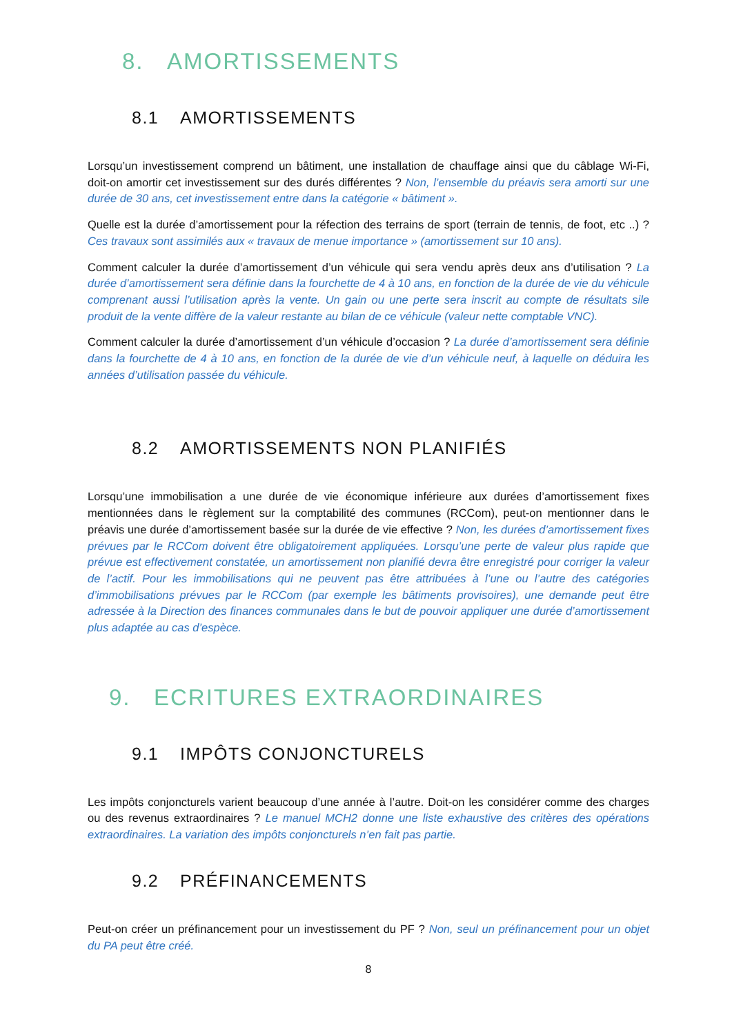8. AMORTISSEMENTS
8.1 AMORTISSEMENTS
Lorsqu’un investissement comprend un bâtiment, une installation de chauffage ainsi que du câblage Wi-Fi, doit-on amortir cet investissement sur des durés différentes ? Non, l’ensemble du préavis sera amorti sur une durée de 30 ans, cet investissement entre dans la catégorie « bâtiment ».
Quelle est la durée d’amortissement pour la réfection des terrains de sport (terrain de tennis, de foot, etc ..) ? Ces travaux sont assimilés aux « travaux de menue importance » (amortissement sur 10 ans).
Comment calculer la durée d’amortissement d’un véhicule qui sera vendu après deux ans d’utilisation ? La durée d’amortissement sera définie dans la fourchette de 4 à 10 ans, en fonction de la durée de vie du véhicule comprenant aussi l’utilisation après la vente. Un gain ou une perte sera inscrit au compte de résultats sile produit de la vente diffère de la valeur restante au bilan de ce véhicule (valeur nette comptable VNC).
Comment calculer la durée d’amortissement d’un véhicule d’occasion ? La durée d’amortissement sera définie dans la fourchette de 4 à 10 ans, en fonction de la durée de vie d’un véhicule neuf, à laquelle on déduira les années d’utilisation passée du véhicule.
8.2 AMORTISSEMENTS NON PLANIFIÉS
Lorsqu’une immobilisation a une durée de vie économique inférieure aux durées d’amortissement fixes mentionnées dans le règlement sur la comptabilité des communes (RCCom), peut-on mentionner dans le préavis une durée d’amortissement basée sur la durée de vie effective ? Non, les durées d’amortissement fixes prévues par le RCCom doivent être obligatoirement appliquées. Lorsqu’une perte de valeur plus rapide que prévue est effectivement constatée, un amortissement non planifié devra être enregistré pour corriger la valeur de l’actif. Pour les immobilisations qui ne peuvent pas être attribuées à l’une ou l’autre des catégories d’immobilisations prévues par le RCCom (par exemple les bâtiments provisoires), une demande peut être adressée à la Direction des finances communales dans le but de pouvoir appliquer une durée d’amortissement plus adaptée au cas d’espèce.
9. ECRITURES EXTRAORDINAIRES
9.1 IMPÔTS CONJONCTURELS
Les impôts conjoncturels varient beaucoup d’une année à l’autre. Doit-on les considérer comme des charges ou des revenus extraordinaires ? Le manuel MCH2 donne une liste exhaustive des critères des opérations extraordinaires. La variation des impôts conjoncturels n’en fait pas partie.
9.2 PRÉFINANCEMENTS
Peut-on créer un préfinancement pour un investissement du PF ? Non, seul un préfinancement pour un objet du PA peut être créé.
8